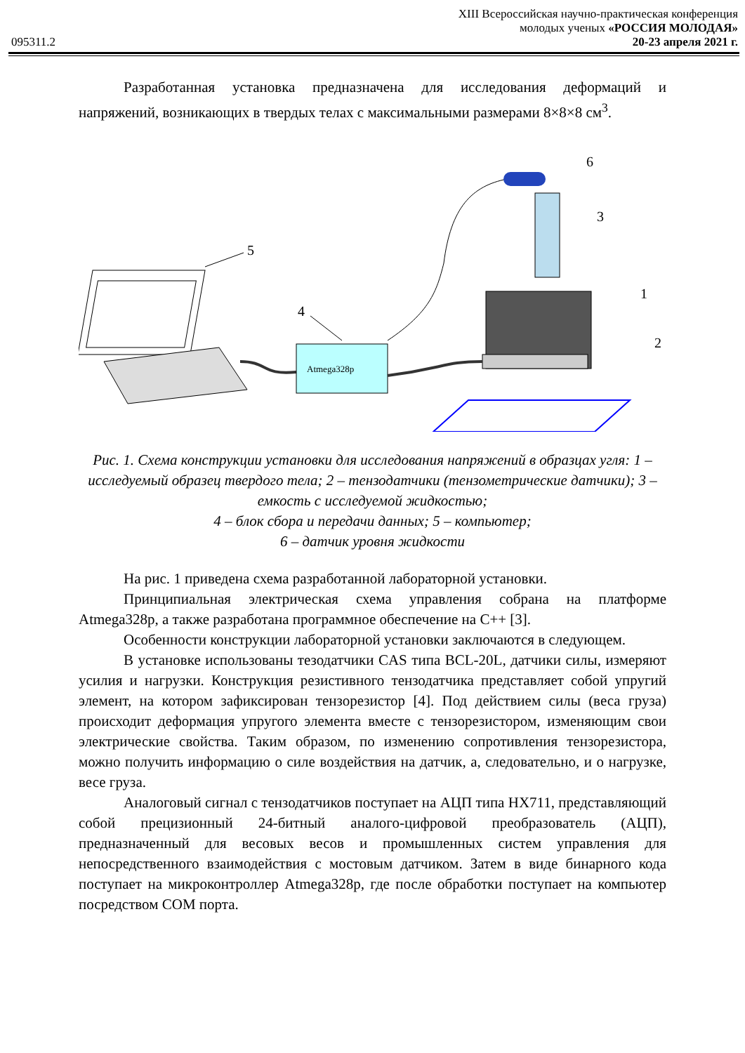XIII Всероссийская научно-практическая конференция
молодых ученых «РОССИЯ МОЛОДАЯ»
095311.2 20-23 апреля 2021 г.
Разработанная установка предназначена для исследования деформаций и напряжений, возникающих в твердых телах с максимальными размерами 8×8×8 см<sup>3</sup>.
5
Atmega328p
4
6
3
1
2
Рис. 1. Схема конструкции установки для исследования напряжений в образцах угля: 1 – исследуемый образец твердого тела; 2 – тензодатчики (тензометрические датчики); 3 – емкость с исследуемой жидкостью;
4 – блок сбора и передачи данных; 5 – компьютер;
6 – датчик уровня жидкости
На рис. 1 приведена схема разработанной лабораторной установки.
Принципиальная электрическая схема управления собрана на платформе Atmega328p, а также разработана программное обеспечение на С++ [3].
Особенности конструкции лабораторной установки заключаются в следующем.
В установке использованы тезодатчики CAS типа BCL-20L, датчики силы, измеряют усилия и нагрузки. Конструкция резистивного тензодатчика представляет собой упругий элемент, на котором зафиксирован тензорезистор [4]. Под действием силы (веса груза) происходит деформация упругого элемента вместе с тензорезистором, изменяющим свои электрические свойства. Таким образом, по изменению сопротивления тензорезистора, можно получить информацию о силе воздействия на датчик, а, следовательно, и о нагрузке, весе груза.
Аналоговый сигнал с тензодатчиков поступает на АЦП типа HX711, представляющий собой прецизионный 24-битный аналого-цифровой преобразователь (АЦП), предназначенный для весовых весов и промышленных систем управления для непосредственного взаимодействия с мостовым датчиком. Затем в виде бинарного кода поступает на микроконтроллер Atmega328p, где после обработки поступает на компьютер посредством COM порта.